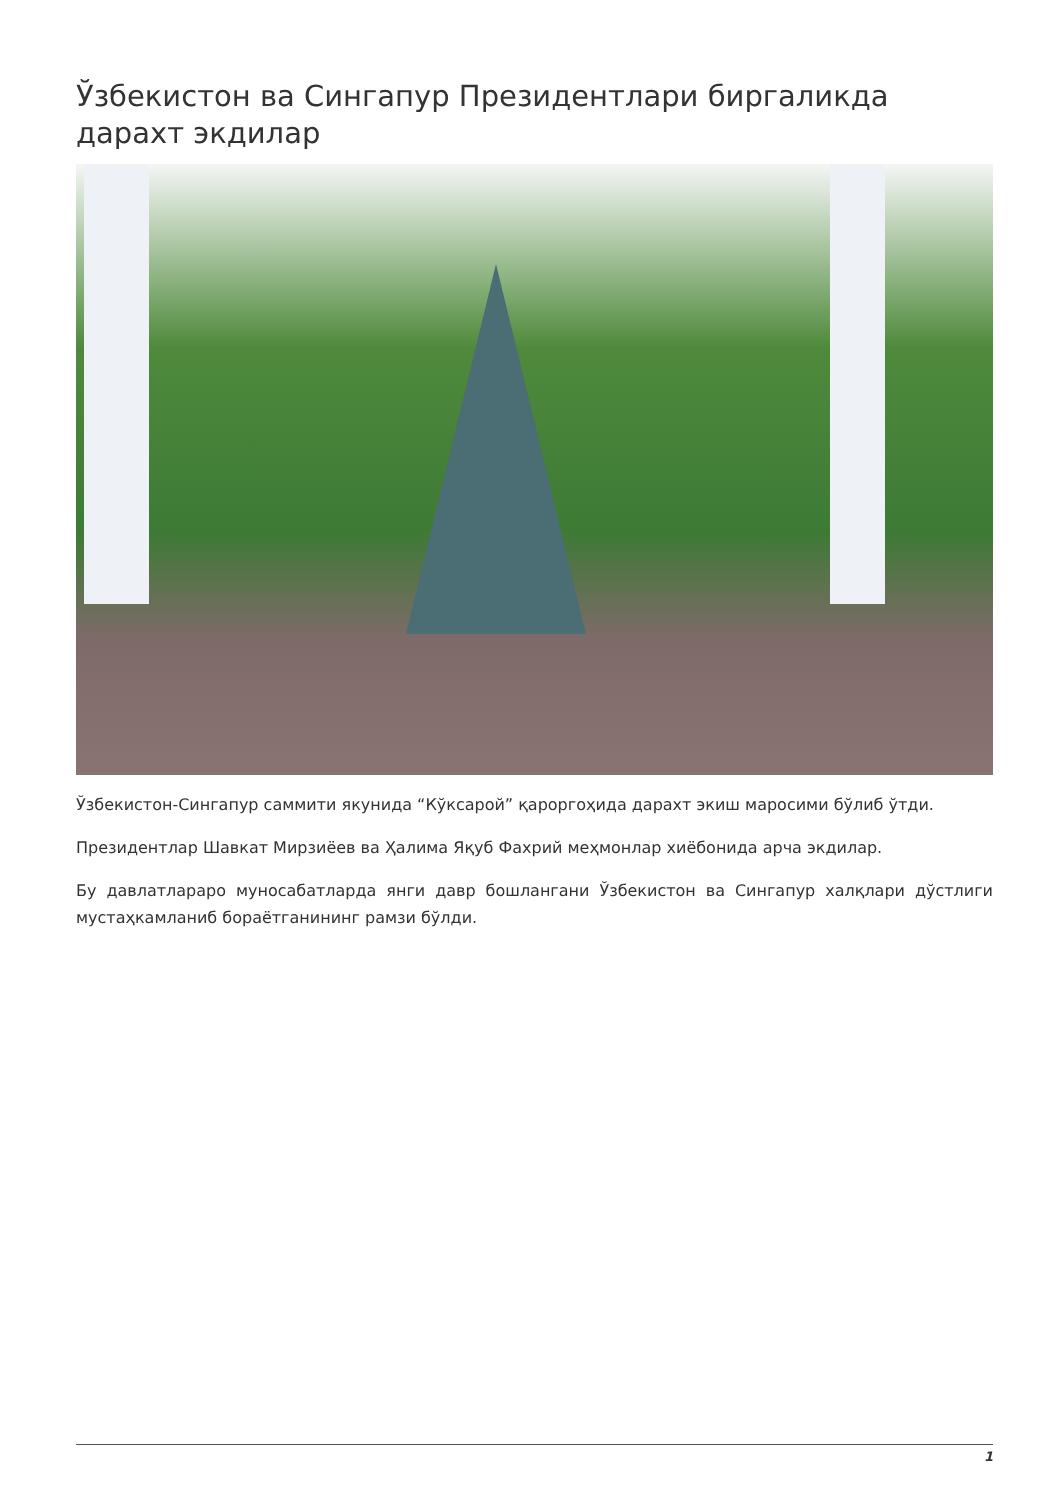Ўзбекистон ва Сингапур Президентлари биргаликда дарахт экдилар
Ўзбекистон-Сингапур саммити якунида “Кўксарой” қароргоҳида дарахт экиш маросими бўлиб ўтди.
Президентлар Шавкат Мирзиёев ва Ҳалима Яқуб Фахрий меҳмонлар хиёбонида арча экдилар.
Бу давлатлараро муносабатларда янги давр бошлангани Ўзбекистон ва Сингапур халқлари дўстлиги мустаҳкамланиб бораётганининг рамзи бўлди.
1